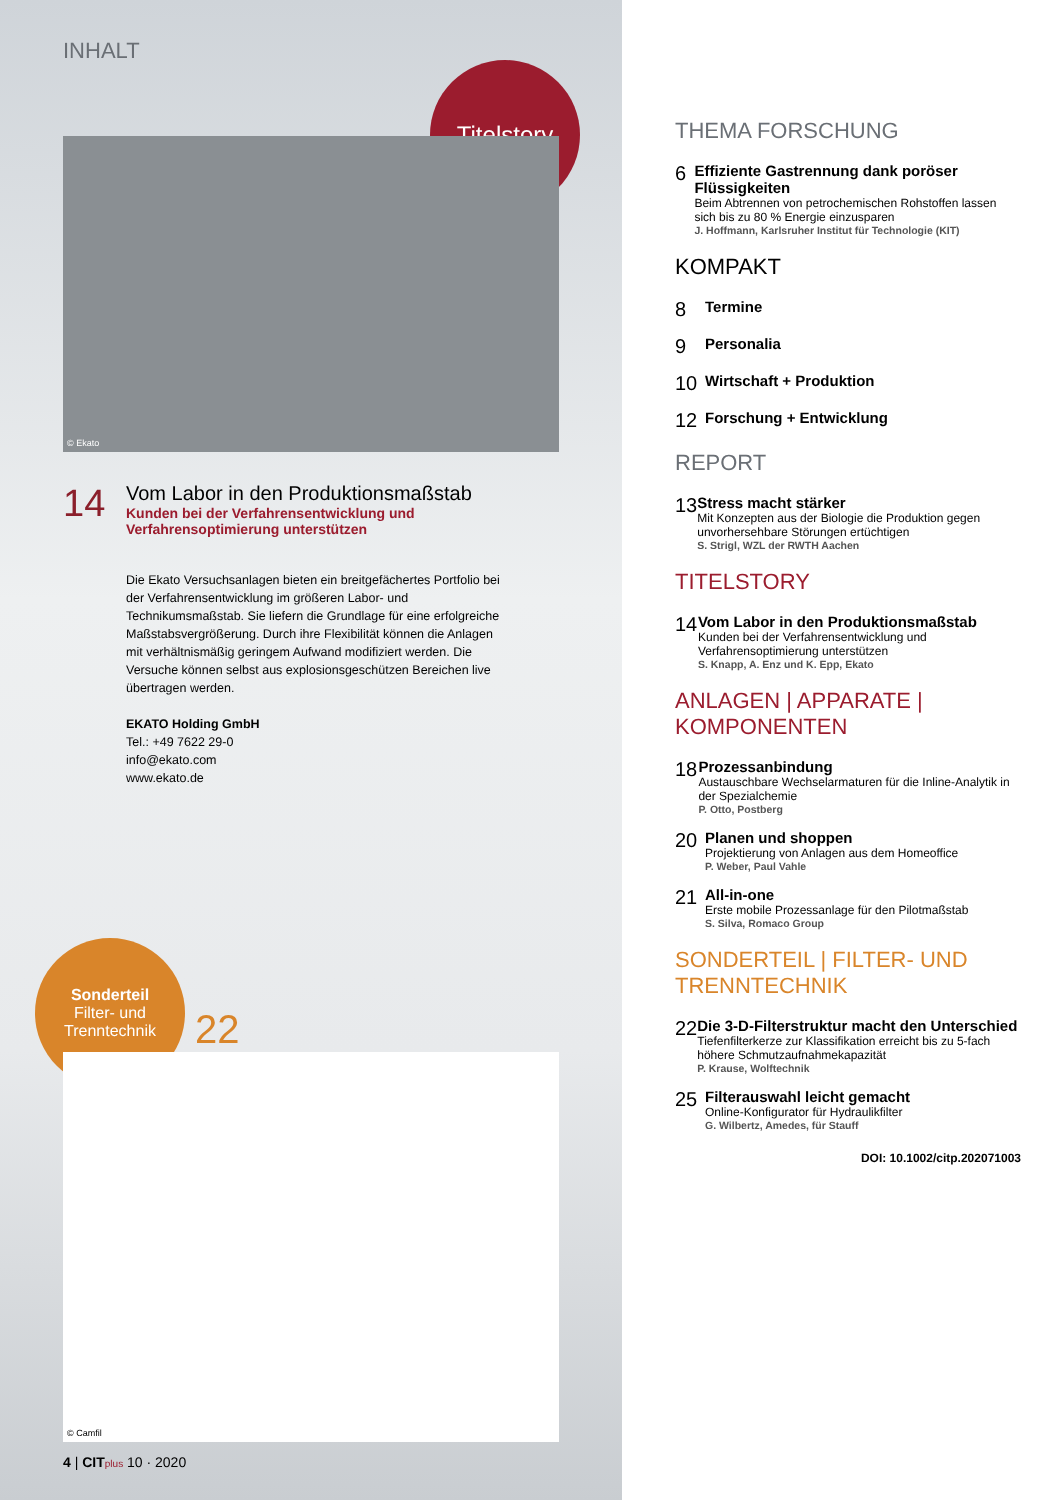INHALT
Titelstory
© Ekato
14
Vom Labor in den Produktionsmaßstab
Kunden bei der Verfahrensentwicklung und
Verfahrensoptimierung unterstützen
Die Ekato Versuchsanlagen bieten ein breitgefächertes Portfolio bei der Verfahrensentwicklung im größeren Labor- und Technikumsmaßstab. Sie liefern die Grundlage für eine erfolgreiche Maßstabsvergrößerung. Durch ihre Flexibilität können die Anlagen mit verhältnismäßig geringem Aufwand modifiziert werden. Die Versuche können selbst aus explosionsgeschützen Bereichen live übertragen werden.
EKATO Holding GmbH
Tel.: +49 7622 29-0
info@ekato.com
www.ekato.de
Sonderteil
Filter- und
Trenntechnik
22
© Camfil
4 | CIT plus 10 · 2020
THEMA FORSCHUNG
6
Effiziente Gastrennung dank poröser Flüssigkeiten
Beim Abtrennen von petrochemischen Rohstoffen lassen sich bis zu 80 % Energie einzusparen
J. Hoffmann, Karlsruher Institut für Technologie (KIT)
KOMPAKT
8
Termine
9
Personalia
10
Wirtschaft + Produktion
12
Forschung + Entwicklung
REPORT
13
Stress macht stärker
Mit Konzepten aus der Biologie die Produktion gegen unvorhersehbare Störungen ertüchtigen
S. Strigl, WZL der RWTH Aachen
TITELSTORY
14
Vom Labor in den Produktionsmaßstab
Kunden bei der Verfahrensentwicklung und Verfahrensoptimierung unterstützen
S. Knapp, A. Enz und K. Epp, Ekato
ANLAGEN | APPARATE | KOMPONENTEN
18
Prozessanbindung
Austauschbare Wechselarmaturen für die Inline-Analytik in der Spezialchemie
P. Otto, Postberg
20
Planen und shoppen
Projektierung von Anlagen aus dem Homeoffice
P. Weber, Paul Vahle
21
All-in-one
Erste mobile Prozessanlage für den Pilotmaßstab
S. Silva, Romaco Group
SONDERTEIL | FILTER- UND TRENNTECHNIK
22
Die 3-D-Filterstruktur macht den Unterschied
Tiefenfilterkerze zur Klassifikation erreicht bis zu 5-fach höhere Schmutzaufnahmekapazität
P. Krause, Wolftechnik
25
Filterauswahl leicht gemacht
Online-Konfigurator für Hydraulikfilter
G. Wilbertz, Amedes, für Stauff
DOI: 10.1002/citp.202071003